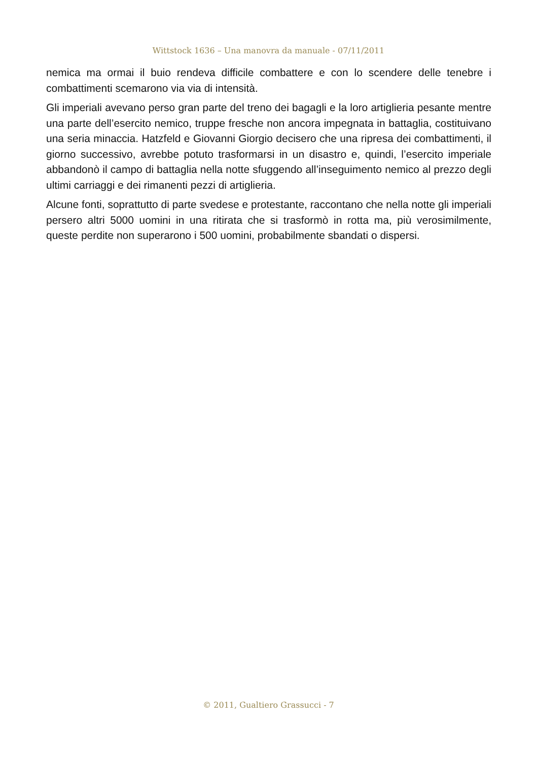Wittstock 1636 – Una manovra da manuale - 07/11/2011
nemica ma ormai il buio rendeva difficile combattere e con lo scendere delle tenebre i combattimenti scemarono via via di intensità.
Gli imperiali avevano perso gran parte del treno dei bagagli e la loro artiglieria pesante mentre una parte dell’esercito nemico, truppe fresche non ancora impegnata in battaglia, costituivano una seria minaccia. Hatzfeld e Giovanni Giorgio decisero che una ripresa dei combattimenti, il giorno successivo, avrebbe potuto trasformarsi in un disastro e, quindi, l’esercito imperiale abbandonò il campo di battaglia nella notte sfuggendo all’inseguimento nemico al prezzo degli ultimi carriaggi e dei rimanenti pezzi di artiglieria.
Alcune fonti, soprattutto di parte svedese e protestante, raccontano che nella notte gli imperiali persero altri 5000 uomini in una ritirata che si trasformò in rotta ma, più verosimilmente, queste perdite non superarono i 500 uomini, probabilmente sbandati o dispersi.
© 2011, Gualtiero Grassucci - 7